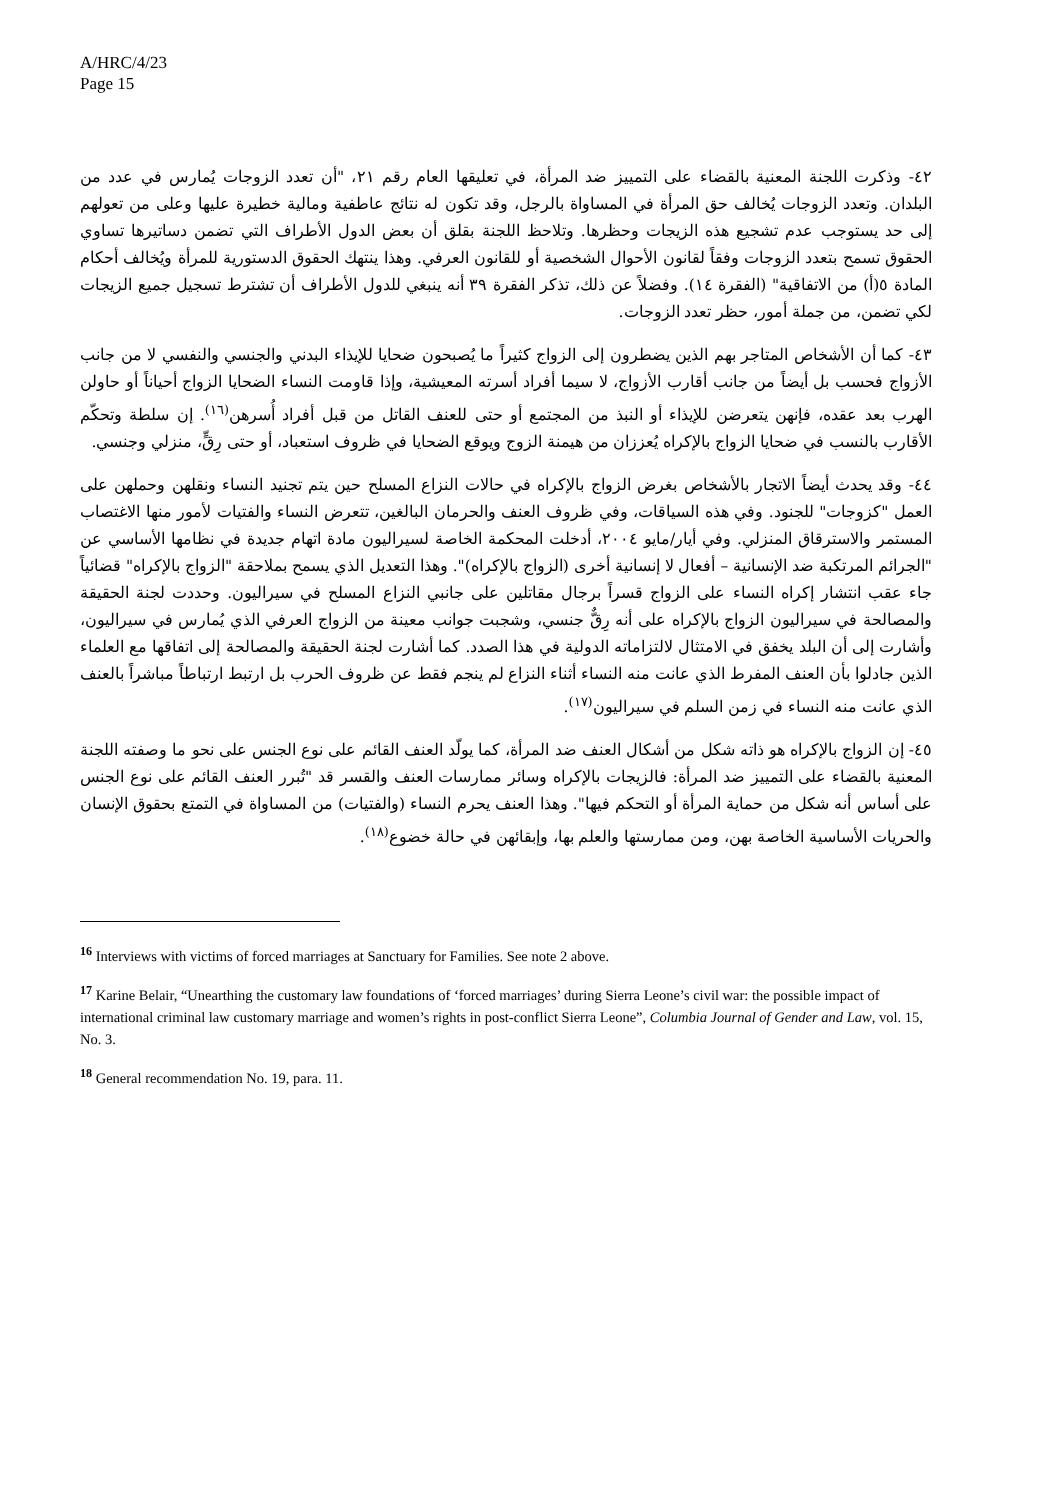A/HRC/4/23
Page 15
٤٢- وذكرت اللجنة المعنية بالقضاء على التمييز ضد المرأة، في تعليقها العام رقم ٢١، "أن تعدد الزوجات يُمارس في عدد من البلدان. وتعدد الزوجات يُخالف حق المرأة في المساواة بالرجل، وقد تكون له نتائج عاطفية ومالية خطيرة عليها وعلى من تعولهم إلى حد يستوجب عدم تشجيع هذه الزيجات وحظرها. وتلاحظ اللجنة بقلق أن بعض الدول الأطراف التي تضمن دساتيرها تساوي الحقوق تسمح بتعدد الزوجات وفقاً لقانون الأحوال الشخصية أو للقانون العرفي. وهذا ينتهك الحقوق الدستورية للمرأة ويُخالف أحكام المادة ٥(أ) من الاتفاقية" (الفقرة ١٤). وفضلاً عن ذلك، تذكر الفقرة ٣٩ أنه ينبغي للدول الأطراف أن تشترط تسجيل جميع الزيجات لكي تضمن، من جملة أمور، حظر تعدد الزوجات.
٤٣- كما أن الأشخاص المتاجر بهم الذين يضطرون إلى الزواج كثيراً ما يُصبحون ضحايا للإيذاء البدني والجنسي والنفسي لا من جانب الأزواج فحسب بل أيضاً من جانب أقارب الأزواج، لا سيما أفراد أسرته المعيشية، وإذا قاومت النساء الضحايا الزواج أحياناً أو حاولن الهرب بعد عقده، فإنهن يتعرضن للإيذاء أو النبذ من المجتمع أو حتى للعنف القاتل من قبل أفراد أُسرهن<sup>(١٦)</sup>. إن سلطة وتحكّم الأقارب بالنسب في ضحايا الزواج بالإكراه يُعززان من هيمنة الزوج ويوقع الضحايا في ظروف استعباد، أو حتى رِقٍّ، منزلي وجنسي.
٤٤- وقد يحدث أيضاً الاتجار بالأشخاص بغرض الزواج بالإكراه في حالات النزاع المسلح حين يتم تجنيد النساء ونقلهن وحملهن على العمل "كزوجات" للجنود. وفي هذه السياقات، وفي ظروف العنف والحرمان البالغين، تتعرض النساء والفتيات لأمور منها الاغتصاب المستمر والاسترقاق المنزلي. وفي أيار/مايو ٢٠٠٤، أدخلت المحكمة الخاصة لسيراليون مادة اتهام جديدة في نظامها الأساسي عن "الجرائم المرتكبة ضد الإنسانية – أفعال لا إنسانية أخرى (الزواج بالإكراه)". وهذا التعديل الذي يسمح بملاحقة "الزواج بالإكراه" قضائياً جاء عقب انتشار إكراه النساء على الزواج قسراً برجال مقاتلين على جانبي النزاع المسلح في سيراليون. وحددت لجنة الحقيقة والمصالحة في سيراليون الزواج بالإكراه على أنه رِقٌّ جنسي، وشجبت جوانب معينة من الزواج العرفي الذي يُمارس في سيراليون، وأشارت إلى أن البلد يخفق في الامتثال لالتزاماته الدولية في هذا الصدد. كما أشارت لجنة الحقيقة والمصالحة إلى اتفاقها مع العلماء الذين جادلوا بأن العنف المفرط الذي عانت منه النساء أثناء النزاع لم ينجم فقط عن ظروف الحرب بل ارتبط ارتباطاً مباشراً بالعنف الذي عانت منه النساء في زمن السلم في سيراليون<sup>(١٧)</sup>.
٤٥- إن الزواج بالإكراه هو ذاته شكل من أشكال العنف ضد المرأة، كما يولّد العنف القائم على نوع الجنس على نحو ما وصفته اللجنة المعنية بالقضاء على التمييز ضد المرأة: فالزيجات بالإكراه وسائر ممارسات العنف والقسر قد "تُبرر العنف القائم على نوع الجنس على أساس أنه شكل من حماية المرأة أو التحكم فيها". وهذا العنف يحرم النساء (والفتيات) من المساواة في التمتع بحقوق الإنسان والحريات الأساسية الخاصة بهن، ومن ممارستها والعلم بها، وإبقائهن في حالة خضوع<sup>(١٨)</sup>.
<sup>16</sup> Interviews with victims of forced marriages at Sanctuary for Families. See note 2 above.
<sup>17</sup> Karine Belair, “Unearthing the customary law foundations of ‘forced marriages’ during Sierra Leone’s civil war: the possible impact of international criminal law customary marriage and women’s rights in post-conflict Sierra Leone”, Columbia Journal of Gender and Law, vol. 15, No. 3.
<sup>18</sup> General recommendation No. 19, para. 11.